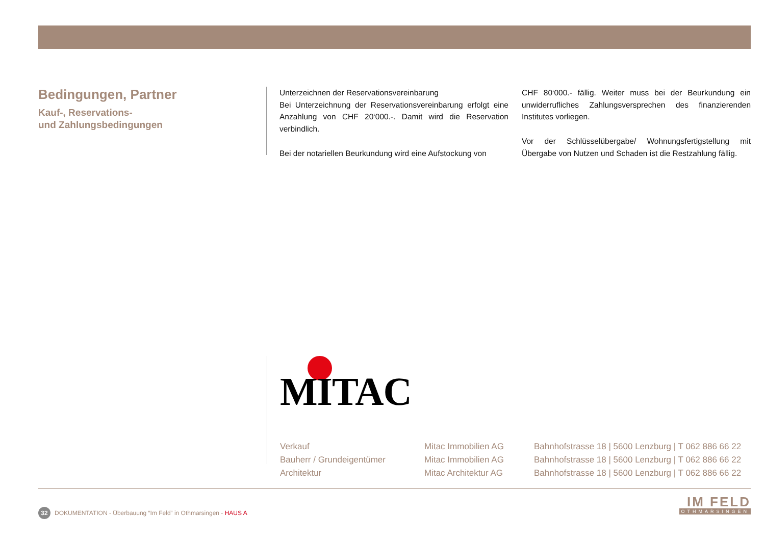Bedingungen, Partner
Kauf-, Reservations-
und Zahlungsbedingungen
Unterzeichnen der Reservationsvereinbarung
Bei Unterzeichnung der Reservationsvereinbarung erfolgt eine Anzahlung von CHF 20‘000.-. Damit wird die Reservation verbindlich.
Bei der notariellen Beurkundung wird eine Aufstockung von
CHF 80‘000.- fällig. Weiter muss bei der Beurkundung ein unwiderrufliches Zahlungsversprechen des finanzierenden Institutes vorliegen.
Vor der Schlüsselübergabe/ Wohnungsfertigstellung mit Übergabe von Nutzen und Schaden ist die Restzahlung fällig.
MITAC
| Verkauf | Mitac Immobilien AG | Bahnhofstrasse 18 / 5600 Lenzburg / T 062 886 66 22 |
| Bauherr / Grundeigentümer | Mitac Immobilien AG | Bahnhofstrasse 18 / 5600 Lenzburg / T 062 886 66 22 |
| Architektur | Mitac Architektur AG | Bahnhofstrasse 18 / 5600 Lenzburg / T 062 886 66 22 |
32 DOKUMENTATION - Überbauung “Im Feld” in Othmarsingen - HAUS A
IM FELD
OTHMARSINGEN